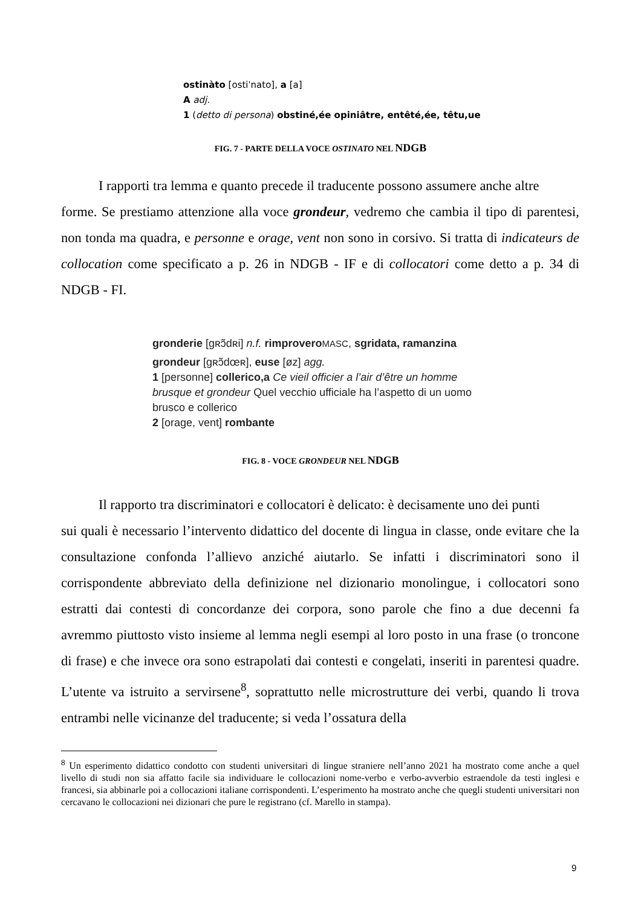ostinàto [ostiˈnato], a [a]
A adj.
1 (detto di persona) obstiné,ée opiniâtre, entêté,ée, têtu,ue
FIG. 7 - PARTE DELLA VOCE OSTINATO NEL NDGB
I rapporti tra lemma e quanto precede il traducente possono assumere anche altre
forme. Se prestiamo attenzione alla voce grondeur, vedremo che cambia il tipo di parentesi, non tonda ma quadra, e personne e orage, vent non sono in corsivo. Si tratta di indicateurs de collocation come specificato a p. 26 in NDGB - IF e di collocatori come detto a p. 34 di NDGB - FI.
gronderie [gʀɔ̃dʀi] n.f. rimprovero MASC, sgridata, ramanzina
grondeur [gʀɔ̃dœʀ], euse [øz] agg.
1 [personne] collerico,a Ce vieil officier a l’air d’être un homme
brusque et grondeur Quel vecchio ufficiale ha l’aspetto di un uomo
brusco e collerico
2 [orage, vent] rombante
FIG. 8 - VOCE GRONDEUR NEL NDGB
Il rapporto tra discriminatori e collocatori è delicato: è decisamente uno dei punti
sui quali è necessario l’intervento didattico del docente di lingua in classe, onde evitare che la consultazione confonda l’allievo anziché aiutarlo. Se infatti i discriminatori sono il corrispondente abbreviato della definizione nel dizionario monolingue, i collocatori sono estratti dai contesti di concordanze dei corpora, sono parole che fino a due decenni fa avremmo piuttosto visto insieme al lemma negli esempi al loro posto in una frase (o troncone di frase) e che invece ora sono estrapolati dai contesti e congelati, inseriti in parentesi quadre. L’utente va istruito a servirsene<sup>8</sup>, soprattutto nelle microstrutture dei verbi, quando li trova entrambi nelle vicinanze del traducente; si veda l’ossatura della
<sup>8</sup> Un esperimento didattico condotto con studenti universitari di lingue straniere nell’anno 2021 ha mostrato come anche a quel livello di studi non sia affatto facile sia individuare le collocazioni nome-verbo e verbo-avverbio estraendole da testi inglesi e francesi, sia abbinarle poi a collocazioni italiane corrispondenti. L’esperimento ha mostrato anche che quegli studenti universitari non cercavano le collocazioni nei dizionari che pure le registrano (cf. Marello in stampa).
9